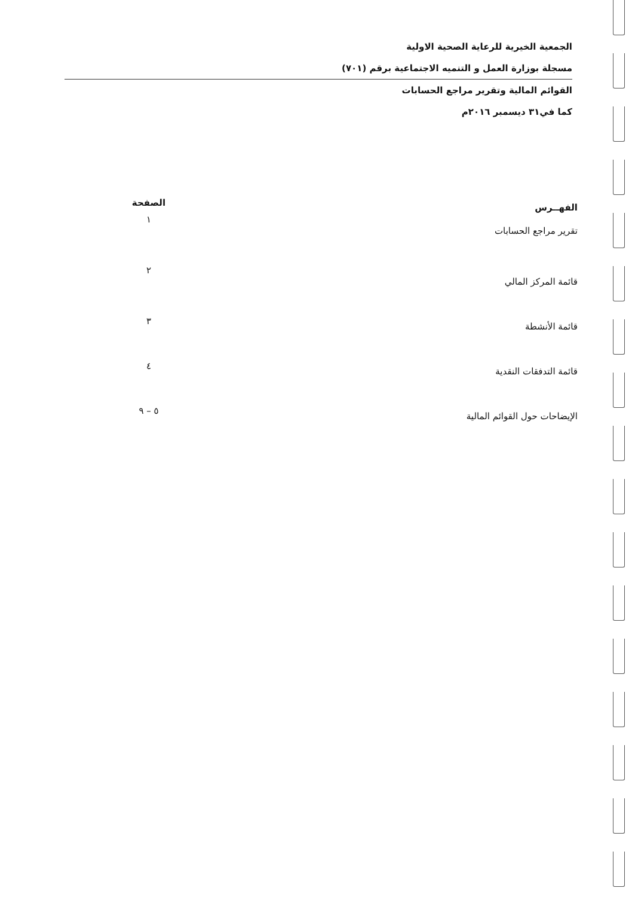الجمعية الخيرية للرعاية الصحية الاولية
مسجلة بوزارة العمل و التنميه الاجتماعية برقم (٧٠١)
القوائم المالية وتقرير مراجع الحسابات
كما في٣١ ديسمبر ٢٠١٦م
| الفهــرس | الصفحة |
| --- | --- |
| تقرير مراجع الحسابات | ١ |
| قائمة المركز المالي | ٢ |
| قائمة الأنشطة | ٣ |
| قائمة التدفقات النقدية | ٤ |
| الإيضاحات حول القوائم المالية | ٥ – ٩ |